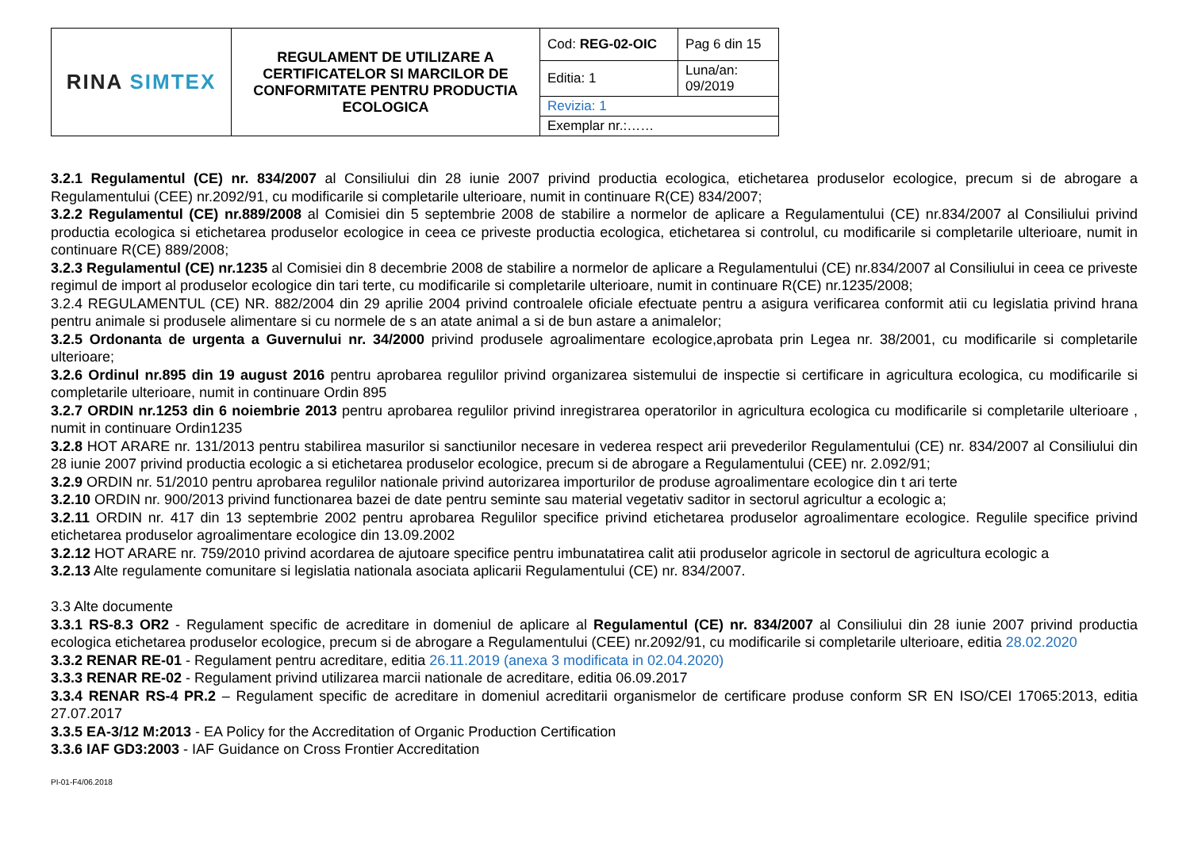| RINA SIMTEX | REGULAMENT DE UTILIZARE A CERTIFICATELOR SI MARCILOR DE CONFORMITATE PENTRU PRODUCTIA ECOLOGICA | Cod: REG-02-OIC | Pag 6 din 15 |
| | | Editia: 1 | Luna/an: 09/2019 |
| | | Revizia: 1 | |
| | | Exemplar nr.:…… | |
3.2.1 Regulamentul (CE) nr. 834/2007 al Consiliului din 28 iunie 2007 privind productia ecologica, etichetarea produselor ecologice, precum si de abrogare a Regulamentului (CEE) nr.2092/91, cu modificarile si completarile ulterioare, numit in continuare R(CE) 834/2007;
3.2.2 Regulamentul (CE) nr.889/2008 al Comisiei din 5 septembrie 2008 de stabilire a normelor de aplicare a Regulamentului (CE) nr.834/2007 al Consiliului privind productia ecologica si etichetarea produselor ecologice in ceea ce priveste productia ecologica, etichetarea si controlul, cu modificarile si completarile ulterioare, numit in continuare R(CE) 889/2008;
3.2.3 Regulamentul (CE) nr.1235 al Comisiei din 8 decembrie 2008 de stabilire a normelor de aplicare a Regulamentului (CE) nr.834/2007 al Consiliului in ceea ce priveste regimul de import al produselor ecologice din tari terte, cu modificarile si completarile ulterioare, numit in continuare R(CE) nr.1235/2008;
3.2.4 REGULAMENTUL (CE) NR. 882/2004 din 29 aprilie 2004 privind controalele oficiale efectuate pentru a asigura verificarea conformit atii cu legislatia privind hrana pentru animale si produsele alimentare si cu normele de s an atate animal a si de bun astare a animalelor;
3.2.5 Ordonanta de urgenta a Guvernului nr. 34/2000 privind produsele agroalimentare ecologice,aprobata prin Legea nr. 38/2001, cu modificarile si completarile ulterioare;
3.2.6 Ordinul nr.895 din 19 august 2016 pentru aprobarea regulilor privind organizarea sistemului de inspectie si certificare in agricultura ecologica, cu modificarile si completarile ulterioare, numit in continuare Ordin 895
3.2.7 ORDIN nr.1253 din 6 noiembrie 2013 pentru aprobarea regulilor privind inregistrarea operatorilor in agricultura ecologica cu modificarile si completarile ulterioare , numit in continuare Ordin1235
3.2.8 HOT ARARE nr. 131/2013 pentru stabilirea masurilor si sanctiunilor necesare in vederea respect arii prevederilor Regulamentului (CE) nr. 834/2007 al Consiliului din 28 iunie 2007 privind productia ecologic a si etichetarea produselor ecologice, precum si de abrogare a Regulamentului (CEE) nr. 2.092/91;
3.2.9 ORDIN nr. 51/2010 pentru aprobarea regulilor nationale privind autorizarea importurilor de produse agroalimentare ecologice din t ari terte
3.2.10 ORDIN nr. 900/2013 privind functionarea bazei de date pentru seminte sau material vegetativ saditor in sectorul agricultur a ecologic a;
3.2.11 ORDIN nr. 417 din 13 septembrie 2002 pentru aprobarea Regulilor specifice privind etichetarea produselor agroalimentare ecologice. Regulile specifice privind etichetarea produselor agroalimentare ecologice din 13.09.2002
3.2.12 HOT ARARE nr. 759/2010 privind acordarea de ajutoare specifice pentru imbunatatirea calit atii produselor agricole in sectorul de agricultura ecologic a
3.2.13 Alte regulamente comunitare si legislatia nationala asociata aplicarii Regulamentului (CE) nr. 834/2007.
3.3 Alte documente
3.3.1 RS-8.3 OR2 - Regulament specific de acreditare in domeniul de aplicare al Regulamentul (CE) nr. 834/2007 al Consiliului din 28 iunie 2007 privind productia ecologica etichetarea produselor ecologice, precum si de abrogare a Regulamentului (CEE) nr.2092/91, cu modificarile si completarile ulterioare, editia 28.02.2020
3.3.2 RENAR RE-01 - Regulament pentru acreditare, editia 26.11.2019 (anexa 3 modificata in 02.04.2020)
3.3.3 RENAR RE-02 - Regulament privind utilizarea marcii nationale de acreditare, editia 06.09.2017
3.3.4 RENAR RS-4 PR.2 – Regulament specific de acreditare in domeniul acreditarii organismelor de certificare produse conform SR EN ISO/CEI 17065:2013, editia 27.07.2017
3.3.5 EA-3/12 M:2013 - EA Policy for the Accreditation of Organic Production Certification
3.3.6 IAF GD3:2003 - IAF Guidance on Cross Frontier Accreditation
PI-01-F4/06.2018